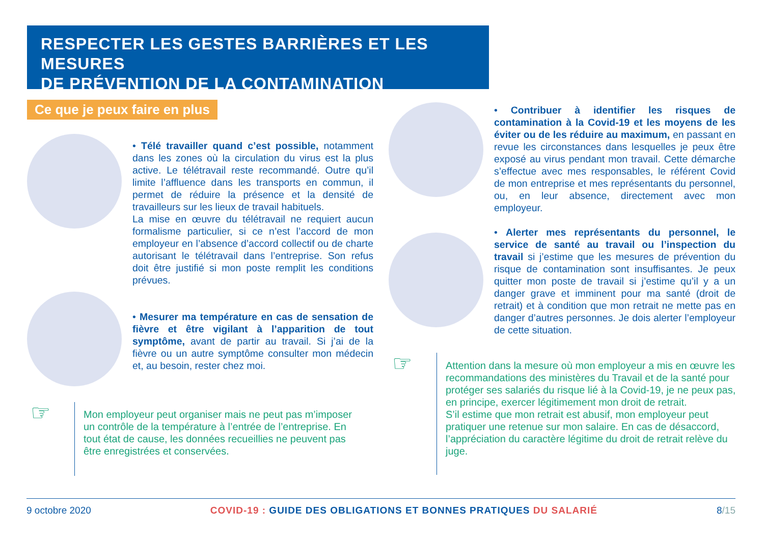RESPECTER LES GESTES BARRIÈRES ET LES MESURES
DE PRÉVENTION DE LA CONTAMINATION
Ce que je peux faire en plus
• Télé travailler quand c’est possible, notamment dans les zones où la circulation du virus est la plus active. Le télétravail reste recommandé. Outre qu’il limite l’affluence dans les transports en commun, il permet de réduire la présence et la densité de travailleurs sur les lieux de travail habituels.
La mise en œuvre du télétravail ne requiert aucun formalisme particulier, si ce n’est l’accord de mon employeur en l’absence d’accord collectif ou de charte autorisant le télétravail dans l’entreprise. Son refus doit être justifié si mon poste remplit les conditions prévues.
• Mesurer ma température en cas de sensation de fièvre et être vigilant à l’apparition de tout symptôme, avant de partir au travail. Si j’ai de la fièvre ou un autre symptôme consulter mon médecin et, au besoin, rester chez moi.
☞
Mon employeur peut organiser mais ne peut pas m’imposer un contrôle de la température à l’entrée de l’entreprise. En tout état de cause, les données recueillies ne peuvent pas être enregistrées et conservées.
• Contribuer à identifier les risques de contamination à la Covid-19 et les moyens de les éviter ou de les réduire au maximum, en passant en revue les circonstances dans lesquelles je peux être exposé au virus pendant mon travail. Cette démarche s’effectue avec mes responsables, le référent Covid de mon entreprise et mes représentants du personnel, ou, en leur absence, directement avec mon employeur.
• Alerter mes représentants du personnel, le service de santé au travail ou l’inspection du travail si j’estime que les mesures de prévention du risque de contamination sont insuffisantes. Je peux quitter mon poste de travail si j’estime qu’il y a un danger grave et imminent pour ma santé (droit de retrait) et à condition que mon retrait ne mette pas en danger d’autres personnes. Je dois alerter l’employeur de cette situation.
☞
Attention dans la mesure où mon employeur a mis en œuvre les recommandations des ministères du Travail et de la santé pour protéger ses salariés du risque lié à la Covid-19, je ne peux pas, en principe, exercer légitimement mon droit de retrait.
S’il estime que mon retrait est abusif, mon employeur peut pratiquer une retenue sur mon salaire. En cas de désaccord, l’appréciation du caractère légitime du droit de retrait relève du juge.
9 octobre 2020 COVID-19 : GUIDE DES OBLIGATIONS ET BONNES PRATIQUES DU SALARIÉ 8/15